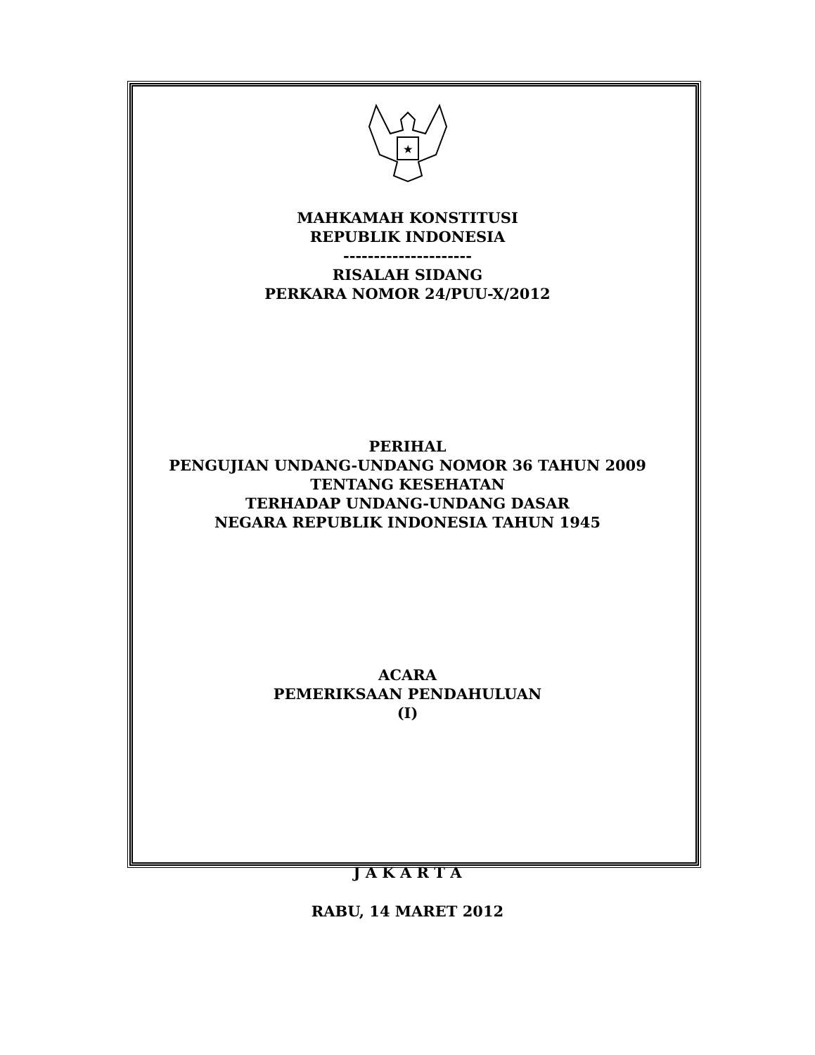★
MAHKAMAH KONSTITUSI
REPUBLIK INDONESIA
---------------------
RISALAH SIDANG
PERKARA NOMOR 24/PUU-X/2012
PERIHAL
PENGUJIAN UNDANG-UNDANG NOMOR 36 TAHUN 2009
TENTANG KESEHATAN
TERHADAP UNDANG-UNDANG DASAR
NEGARA REPUBLIK INDONESIA TAHUN 1945
ACARA
PEMERIKSAAN PENDAHULUAN
(I)
J A K A R T A
RABU, 14 MARET 2012